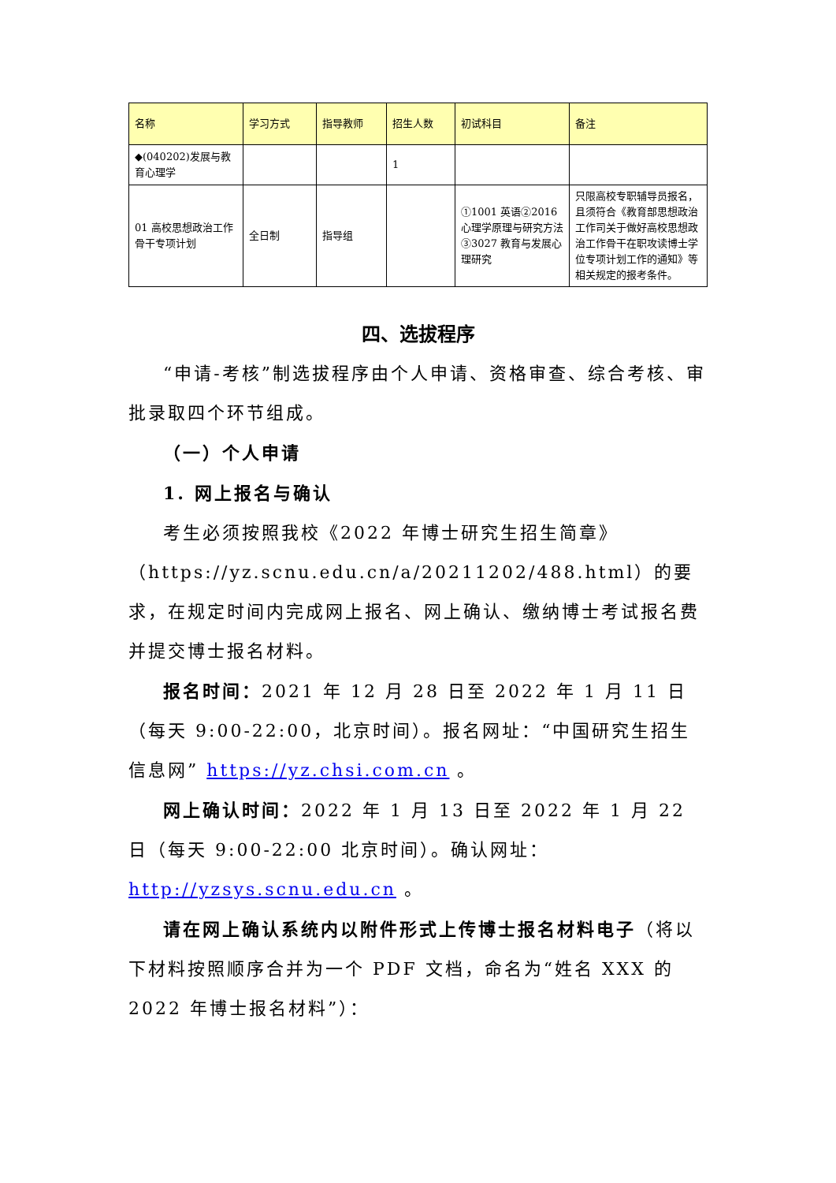| 名称 | 学习方式 | 指导教师 | 招生人数 | 初试科目 | 备注 |
| --- | --- | --- | --- | --- | --- |
| ◆(040202)发展与教育心理学 | | | 1 | | |
| 01 高校思想政治工作骨干专项计划 | 全日制 | 指导组 | | ①1001 英语②2016 心理学原理与研究方法③3027 教育与发展心理研究 | 只限高校专职辅导员报名，且须符合《教育部思想政治工作司关于做好高校思想政治工作骨干在职攻读博士学位专项计划工作的通知》等相关规定的报考条件。 |
四、选拔程序
“申请-考核”制选拔程序由个人申请、资格审查、综合考核、审批录取四个环节组成。
（一）个人申请
1. 网上报名与确认
考生必须按照我校《2022 年博士研究生招生简章》（https://yz.scnu.edu.cn/a/20211202/488.html）的要求，在规定时间内完成网上报名、网上确认、缴纳博士考试报名费并提交博士报名材料。
报名时间：2021 年 12 月 28 日至 2022 年 1 月 11 日（每天 9:00-22:00，北京时间）。报名网址：“中国研究生招生信息网” https://yz.chsi.com.cn 。
网上确认时间：2022 年 1 月 13 日至 2022 年 1 月 22 日（每天 9:00-22:00 北京时间）。确认网址：http://yzsys.scnu.edu.cn 。
请在网上确认系统内以附件形式上传博士报名材料电子（将以下材料按照顺序合并为一个 PDF 文档，命名为“姓名 XXX 的 2022 年博士报名材料”）：